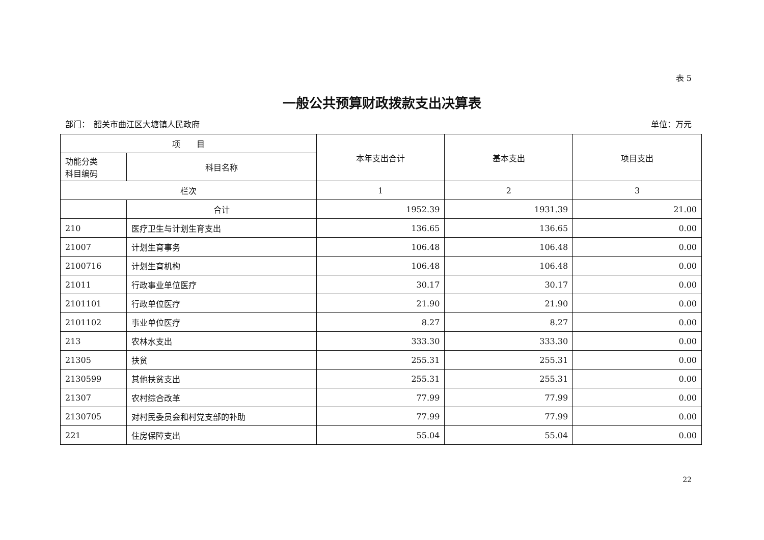表 5
一般公共预算财政拨款支出决算表
部门：　韶关市曲江区大塘镇人民政府 单位：万元
| 项 目 | | 本年支出合计 | 基本支出 | 项目支出 |
| --- | --- | --- | --- | --- |
| 功能分类 科目编码 | 科目名称 | | | |
| 栏次 | | 1 | 2 | 3 |
| | 合计 | 1952.39 | 1931.39 | 21.00 |
| 210 | 医疗卫生与计划生育支出 | 136.65 | 136.65 | 0.00 |
| 21007 | 计划生育事务 | 106.48 | 106.48 | 0.00 |
| 2100716 | 计划生育机构 | 106.48 | 106.48 | 0.00 |
| 21011 | 行政事业单位医疗 | 30.17 | 30.17 | 0.00 |
| 2101101 | 行政单位医疗 | 21.90 | 21.90 | 0.00 |
| 2101102 | 事业单位医疗 | 8.27 | 8.27 | 0.00 |
| 213 | 农林水支出 | 333.30 | 333.30 | 0.00 |
| 21305 | 扶贫 | 255.31 | 255.31 | 0.00 |
| 2130599 | 其他扶贫支出 | 255.31 | 255.31 | 0.00 |
| 21307 | 农村综合改革 | 77.99 | 77.99 | 0.00 |
| 2130705 | 对村民委员会和村党支部的补助 | 77.99 | 77.99 | 0.00 |
| 221 | 住房保障支出 | 55.04 | 55.04 | 0.00 |
22